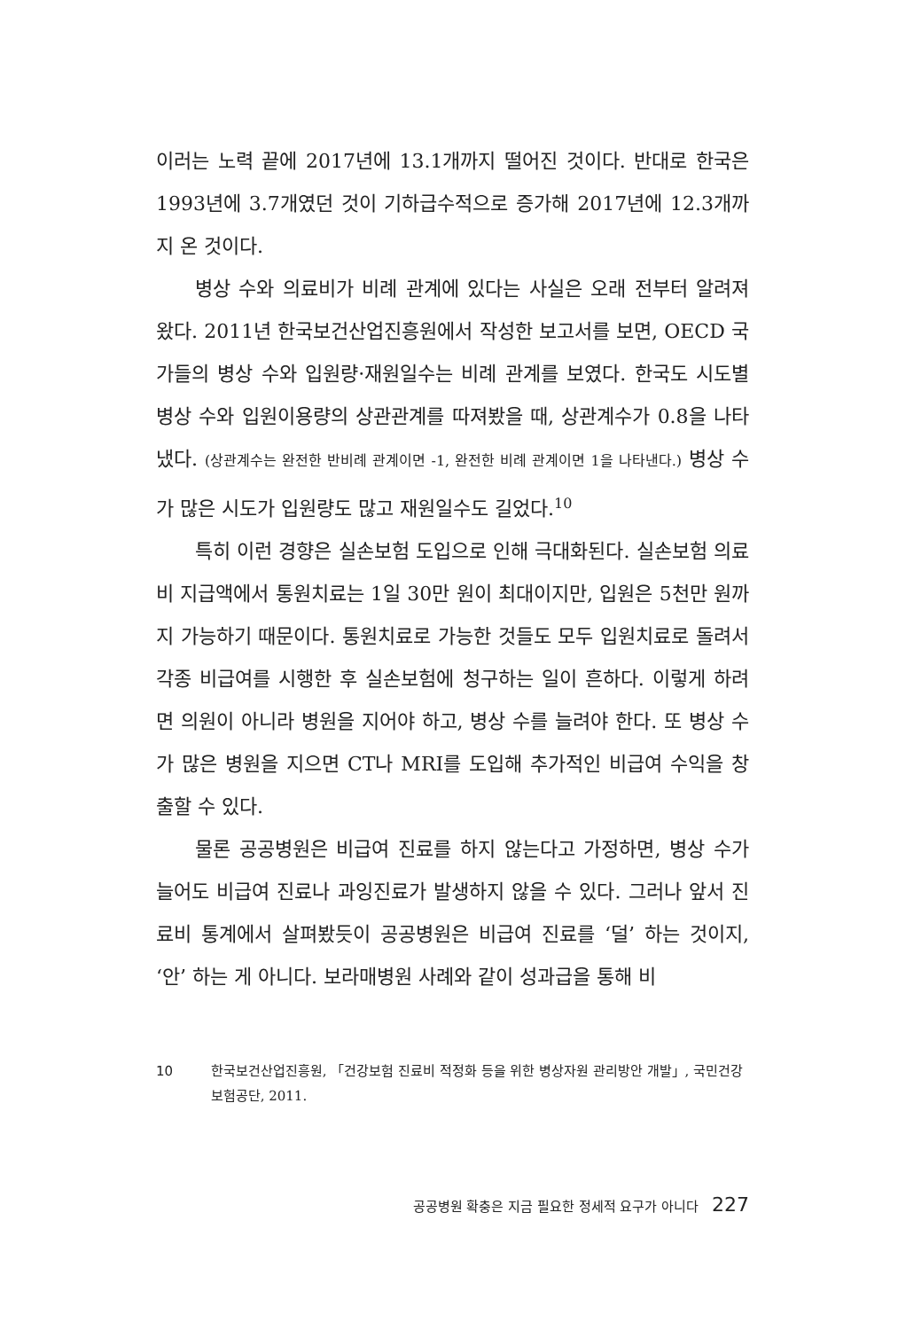이러는 노력 끝에 2017년에 13.1개까지 떨어진 것이다. 반대로 한국은 1993년에 3.7개였던 것이 기하급수적으로 증가해 2017년에 12.3개까지 온 것이다.
병상 수와 의료비가 비례 관계에 있다는 사실은 오래 전부터 알려져 왔다. 2011년 한국보건산업진흥원에서 작성한 보고서를 보면, OECD 국가들의 병상 수와 입원량·재원일수는 비례 관계를 보였다. 한국도 시도별 병상 수와 입원이용량의 상관관계를 따져봤을 때, 상관계수가 0.8을 나타냈다. (상관계수는 완전한 반비례 관계이면 -1, 완전한 비례 관계이면 1을 나타낸다.) 병상 수가 많은 시도가 입원량도 많고 재원일수도 길었다.<sup>10</sup>
특히 이런 경향은 실손보험 도입으로 인해 극대화된다. 실손보험 의료비 지급액에서 통원치료는 1일 30만 원이 최대이지만, 입원은 5천만 원까지 가능하기 때문이다. 통원치료로 가능한 것들도 모두 입원치료로 돌려서 각종 비급여를 시행한 후 실손보험에 청구하는 일이 흔하다. 이렇게 하려면 의원이 아니라 병원을 지어야 하고, 병상 수를 늘려야 한다. 또 병상 수가 많은 병원을 지으면 CT나 MRI를 도입해 추가적인 비급여 수익을 창출할 수 있다.
물론 공공병원은 비급여 진료를 하지 않는다고 가정하면, 병상 수가 늘어도 비급여 진료나 과잉진료가 발생하지 않을 수 있다. 그러나 앞서 진료비 통계에서 살펴봤듯이 공공병원은 비급여 진료를 ‘덜’ 하는 것이지, ‘안’ 하는 게 아니다. 보라매병원 사례와 같이 성과급을 통해 비
10 한국보건산업진흥원, 「건강보험 진료비 적정화 등을 위한 병상자원 관리방안 개발」, 국민건강보험공단, 2011.
공공병원 확충은 지금 필요한 정세적 요구가 아니다 227